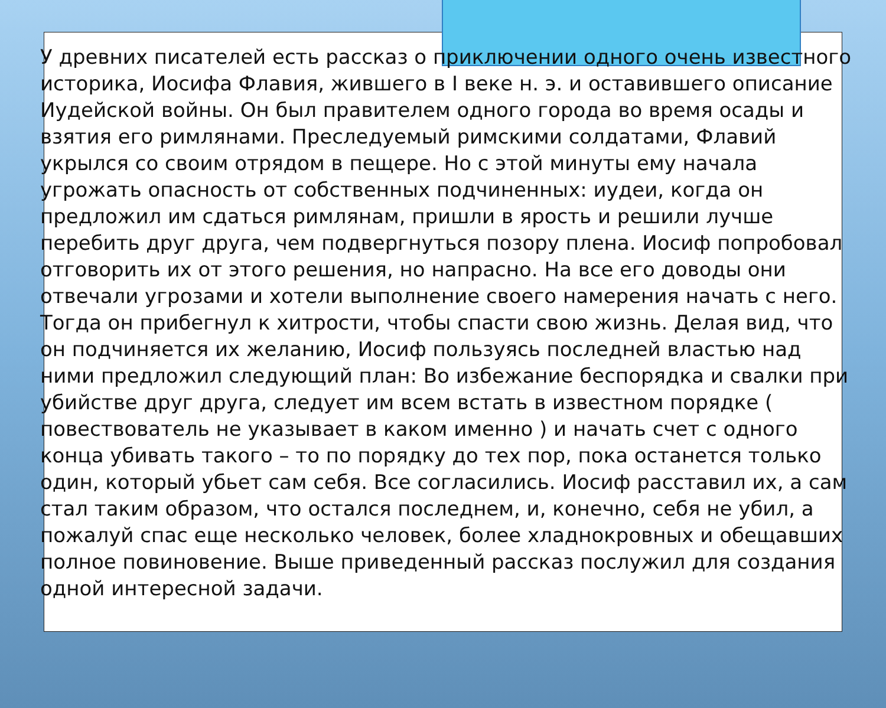У древних писателей есть рассказ о приключении одного очень известного историка, Иосифа Флавия, жившего в I веке н. э. и оставившего описание Иудейской войны. Он был правителем одного города во время осады и взятия его римлянами. Преследуемый римскими солдатами, Флавий укрылся со своим отрядом в пещере. Но с этой минуты ему начала угрожать опасность от собственных подчиненных: иудеи, когда он предложил им сдаться римлянам, пришли в ярость и решили лучше перебить друг друга, чем подвергнуться позору плена. Иосиф попробовал отговорить их от этого решения, но напрасно. На все его доводы они отвечали угрозами и хотели выполнение своего намерения начать с него. Тогда он прибегнул к хитрости, чтобы спасти свою жизнь. Делая вид, что он подчиняется их желанию, Иосиф пользуясь последней властью над ними предложил следующий план: Во избежание беспорядка и свалки при убийстве друг друга, следует им всем встать в известном порядке ( повествователь не указывает в каком именно ) и начать счет с одного конца убивать такого – то по порядку до тех пор, пока останется только один, который убьет сам себя. Все согласились. Иосиф расставил их, а сам стал таким образом, что остался последнем, и, конечно, себя не убил, а пожалуй спас еще несколько человек, более хладнокровных и обещавших полное повиновение. Выше приведенный рассказ послужил для создания одной интересной задачи.